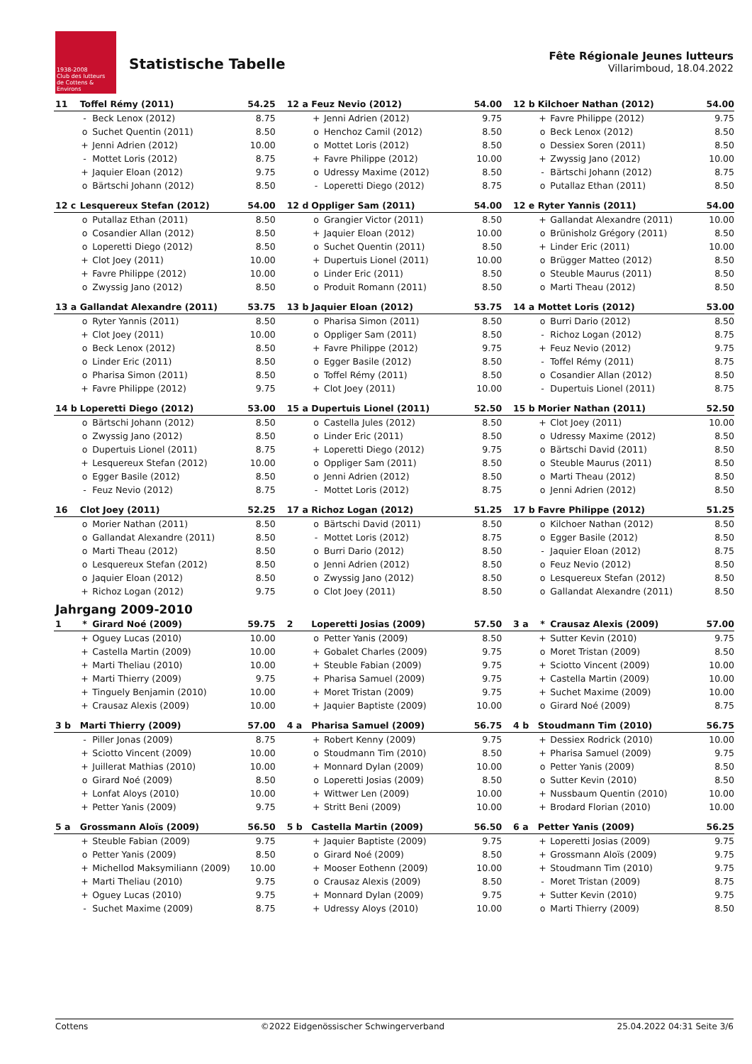1938-2008
Club des lutteurs
de Cottens & Environs
Statistische Tabelle
Fête Régionale Jeunes lutteurs
Villarimboud, 18.04.2022
| 11 | Toffel Rémy (2011) | | 54.25 | 12 a | Feuz Nevio (2012) | | 54.00 | 12 b | Kilchoer Nathan (2012) | | 54.00 |
| | - | Beck Lenox (2012) | 8.75 | | + | Jenni Adrien (2012) | 9.75 | | + | Favre Philippe (2012) | 9.75 |
| | o | Suchet Quentin (2011) | 8.50 | | o | Henchoz Camil (2012) | 8.50 | | o | Beck Lenox (2012) | 8.50 |
| | + | Jenni Adrien (2012) | 10.00 | | o | Mottet Loris (2012) | 8.50 | | o | Dessiex Soren (2011) | 8.50 |
| | - | Mottet Loris (2012) | 8.75 | | + | Favre Philippe (2012) | 10.00 | | + | Zwyssig Jano (2012) | 10.00 |
| | + | Jaquier Eloan (2012) | 9.75 | | o | Udressy Maxime (2012) | 8.50 | | - | Bärtschi Johann (2012) | 8.75 |
| | o | Bärtschi Johann (2012) | 8.50 | | - | Loperetti Diego (2012) | 8.75 | | o | Putallaz Ethan (2011) | 8.50 |
| 12 c | Lesquereux Stefan (2012) | | 54.00 | 12 d | Oppliger Sam (2011) | | 54.00 | 12 e | Ryter Yannis (2011) | | 54.00 |
| | o | Putallaz Ethan (2011) | 8.50 | | o | Grangier Victor (2011) | 8.50 | | + | Gallandat Alexandre (2011) | 10.00 |
| | o | Cosandier Allan (2012) | 8.50 | | + | Jaquier Eloan (2012) | 10.00 | | o | Brünisholz Grégory (2011) | 8.50 |
| | o | Loperetti Diego (2012) | 8.50 | | o | Suchet Quentin (2011) | 8.50 | | + | Linder Eric (2011) | 10.00 |
| | + | Clot Joey (2011) | 10.00 | | + | Dupertuis Lionel (2011) | 10.00 | | o | Brügger Matteo (2012) | 8.50 |
| | + | Favre Philippe (2012) | 10.00 | | o | Linder Eric (2011) | 8.50 | | o | Steuble Maurus (2011) | 8.50 |
| | o | Zwyssig Jano (2012) | 8.50 | | o | Produit Romann (2011) | 8.50 | | o | Marti Theau (2012) | 8.50 |
| 13 a | Gallandat Alexandre (2011) | | 53.75 | 13 b | Jaquier Eloan (2012) | | 53.75 | 14 a | Mottet Loris (2012) | | 53.00 |
| | o | Ryter Yannis (2011) | 8.50 | | o | Pharisa Simon (2011) | 8.50 | | o | Burri Dario (2012) | 8.50 |
| | + | Clot Joey (2011) | 10.00 | | o | Oppliger Sam (2011) | 8.50 | | - | Richoz Logan (2012) | 8.75 |
| | o | Beck Lenox (2012) | 8.50 | | + | Favre Philippe (2012) | 9.75 | | + | Feuz Nevio (2012) | 9.75 |
| | o | Linder Eric (2011) | 8.50 | | o | Egger Basile (2012) | 8.50 | | - | Toffel Rémy (2011) | 8.75 |
| | o | Pharisa Simon (2011) | 8.50 | | o | Toffel Rémy (2011) | 8.50 | | o | Cosandier Allan (2012) | 8.50 |
| | + | Favre Philippe (2012) | 9.75 | | + | Clot Joey (2011) | 10.00 | | - | Dupertuis Lionel (2011) | 8.75 |
| 14 b | Loperetti Diego (2012) | | 53.00 | 15 a | Dupertuis Lionel (2011) | | 52.50 | 15 b | Morier Nathan (2011) | | 52.50 |
| | o | Bärtschi Johann (2012) | 8.50 | | o | Castella Jules (2012) | 8.50 | | + | Clot Joey (2011) | 10.00 |
| | o | Zwyssig Jano (2012) | 8.50 | | o | Linder Eric (2011) | 8.50 | | o | Udressy Maxime (2012) | 8.50 |
| | o | Dupertuis Lionel (2011) | 8.75 | | + | Loperetti Diego (2012) | 9.75 | | o | Bärtschi David (2011) | 8.50 |
| | + | Lesquereux Stefan (2012) | 10.00 | | o | Oppliger Sam (2011) | 8.50 | | o | Steuble Maurus (2011) | 8.50 |
| | o | Egger Basile (2012) | 8.50 | | o | Jenni Adrien (2012) | 8.50 | | o | Marti Theau (2012) | 8.50 |
| | - | Feuz Nevio (2012) | 8.75 | | - | Mottet Loris (2012) | 8.75 | | o | Jenni Adrien (2012) | 8.50 |
| 16 | Clot Joey (2011) | | 52.25 | 17 a | Richoz Logan (2012) | | 51.25 | 17 b | Favre Philippe (2012) | | 51.25 |
| | o | Morier Nathan (2011) | 8.50 | | o | Bärtschi David (2011) | 8.50 | | o | Kilchoer Nathan (2012) | 8.50 |
| | o | Gallandat Alexandre (2011) | 8.50 | | - | Mottet Loris (2012) | 8.75 | | o | Egger Basile (2012) | 8.50 |
| | o | Marti Theau (2012) | 8.50 | | o | Burri Dario (2012) | 8.50 | | - | Jaquier Eloan (2012) | 8.75 |
| | o | Lesquereux Stefan (2012) | 8.50 | | o | Jenni Adrien (2012) | 8.50 | | o | Feuz Nevio (2012) | 8.50 |
| | o | Jaquier Eloan (2012) | 8.50 | | o | Zwyssig Jano (2012) | 8.50 | | o | Lesquereux Stefan (2012) | 8.50 |
| | + | Richoz Logan (2012) | 9.75 | | o | Clot Joey (2011) | 8.50 | | o | Gallandat Alexandre (2011) | 8.50 |
| Jahrgang 2009-2010 | | | | | | | | | | | |
| 1 | * | Girard Noé (2009) | 59.75 | 2 | Loperetti Josias (2009) | | 57.50 | 3 a | * | Crausaz Alexis (2009) | 57.00 |
| | + | Oguey Lucas (2010) | 10.00 | | o | Petter Yanis (2009) | 8.50 | | + | Sutter Kevin (2010) | 9.75 |
| | + | Castella Martin (2009) | 10.00 | | + | Gobalet Charles (2009) | 9.75 | | o | Moret Tristan (2009) | 8.50 |
| | + | Marti Theliau (2010) | 10.00 | | + | Steuble Fabian (2009) | 9.75 | | + | Sciotto Vincent (2009) | 10.00 |
| | + | Marti Thierry (2009) | 9.75 | | + | Pharisa Samuel (2009) | 9.75 | | + | Castella Martin (2009) | 10.00 |
| | + | Tinguely Benjamin (2010) | 10.00 | | + | Moret Tristan (2009) | 9.75 | | + | Suchet Maxime (2009) | 10.00 |
| | + | Crausaz Alexis (2009) | 10.00 | | + | Jaquier Baptiste (2009) | 10.00 | | o | Girard Noé (2009) | 8.75 |
| 3 b | Marti Thierry (2009) | | 57.00 | 4 a | Pharisa Samuel (2009) | | 56.75 | 4 b | Stoudmann Tim (2010) | | 56.75 |
| | - | Piller Jonas (2009) | 8.75 | | + | Robert Kenny (2009) | 9.75 | | + | Dessiex Rodrick (2010) | 10.00 |
| | + | Sciotto Vincent (2009) | 10.00 | | o | Stoudmann Tim (2010) | 8.50 | | + | Pharisa Samuel (2009) | 9.75 |
| | + | Juillerat Mathias (2010) | 10.00 | | + | Monnard Dylan (2009) | 10.00 | | o | Petter Yanis (2009) | 8.50 |
| | o | Girard Noé (2009) | 8.50 | | o | Loperetti Josias (2009) | 8.50 | | o | Sutter Kevin (2010) | 8.50 |
| | + | Lonfat Aloys (2010) | 10.00 | | + | Wittwer Len (2009) | 10.00 | | + | Nussbaum Quentin (2010) | 10.00 |
| | + | Petter Yanis (2009) | 9.75 | | + | Stritt Beni (2009) | 10.00 | | + | Brodard Florian (2010) | 10.00 |
| 5 a | Grossmann Aloïs (2009) | | 56.50 | 5 b | Castella Martin (2009) | | 56.50 | 6 a | Petter Yanis (2009) | | 56.25 |
| | + | Steuble Fabian (2009) | 9.75 | | + | Jaquier Baptiste (2009) | 9.75 | | + | Loperetti Josias (2009) | 9.75 |
| | o | Petter Yanis (2009) | 8.50 | | o | Girard Noé (2009) | 8.50 | | + | Grossmann Aloïs (2009) | 9.75 |
| | + | Michellod Maksymiliann (2009) | 10.00 | | + | Mooser Eothenn (2009) | 10.00 | | + | Stoudmann Tim (2010) | 9.75 |
| | + | Marti Theliau (2010) | 9.75 | | o | Crausaz Alexis (2009) | 8.50 | | - | Moret Tristan (2009) | 8.75 |
| | + | Oguey Lucas (2010) | 9.75 | | + | Monnard Dylan (2009) | 9.75 | | + | Sutter Kevin (2010) | 9.75 |
| | - | Suchet Maxime (2009) | 8.75 | | + | Udressy Aloys (2010) | 10.00 | | o | Marti Thierry (2009) | 8.50 |
Cottens ©2022 Eidgenössischer Schwingerverband 25.04.2022 04:31 Seite 3/6